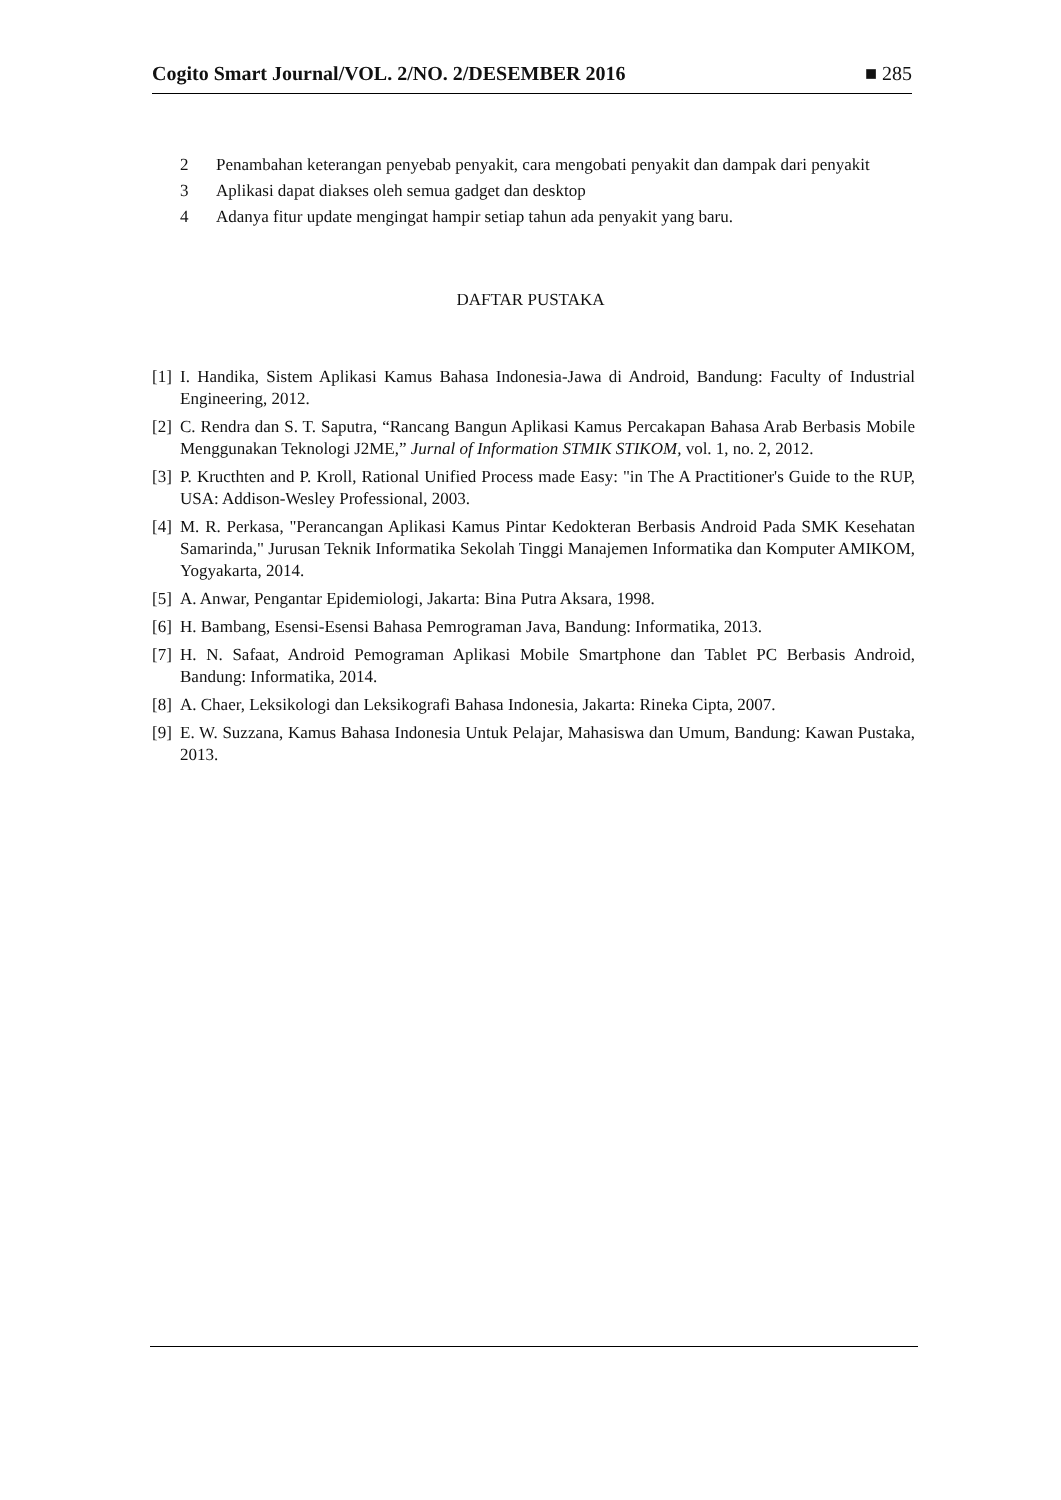Cogito Smart Journal/VOL. 2/NO. 2/DESEMBER 2016 ■ 285
2 Penambahan keterangan penyebab penyakit, cara mengobati penyakit dan dampak dari penyakit
3 Aplikasi dapat diakses oleh semua gadget dan desktop
4 Adanya fitur update mengingat hampir setiap tahun ada penyakit yang baru.
DAFTAR PUSTAKA
[1] I. Handika, Sistem Aplikasi Kamus Bahasa Indonesia-Jawa di Android, Bandung: Faculty of Industrial Engineering, 2012.
[2] C. Rendra dan S. T. Saputra, “Rancang Bangun Aplikasi Kamus Percakapan Bahasa Arab Berbasis Mobile Menggunakan Teknologi J2ME,” Jurnal of Information STMIK STIKOM, vol. 1, no. 2, 2012.
[3] P. Kructhten and P. Kroll, Rational Unified Process made Easy: "in The A Practitioner's Guide to the RUP, USA: Addison-Wesley Professional, 2003.
[4] M. R. Perkasa, "Perancangan Aplikasi Kamus Pintar Kedokteran Berbasis Android Pada SMK Kesehatan Samarinda," Jurusan Teknik Informatika Sekolah Tinggi Manajemen Informatika dan Komputer AMIKOM, Yogyakarta, 2014.
[5] A. Anwar, Pengantar Epidemiologi, Jakarta: Bina Putra Aksara, 1998.
[6] H. Bambang, Esensi-Esensi Bahasa Pemrograman Java, Bandung: Informatika, 2013.
[7] H. N. Safaat, Android Pemograman Aplikasi Mobile Smartphone dan Tablet PC Berbasis Android, Bandung: Informatika, 2014.
[8] A. Chaer, Leksikologi dan Leksikografi Bahasa Indonesia, Jakarta: Rineka Cipta, 2007.
[9] E. W. Suzzana, Kamus Bahasa Indonesia Untuk Pelajar, Mahasiswa dan Umum, Bandung: Kawan Pustaka, 2013.